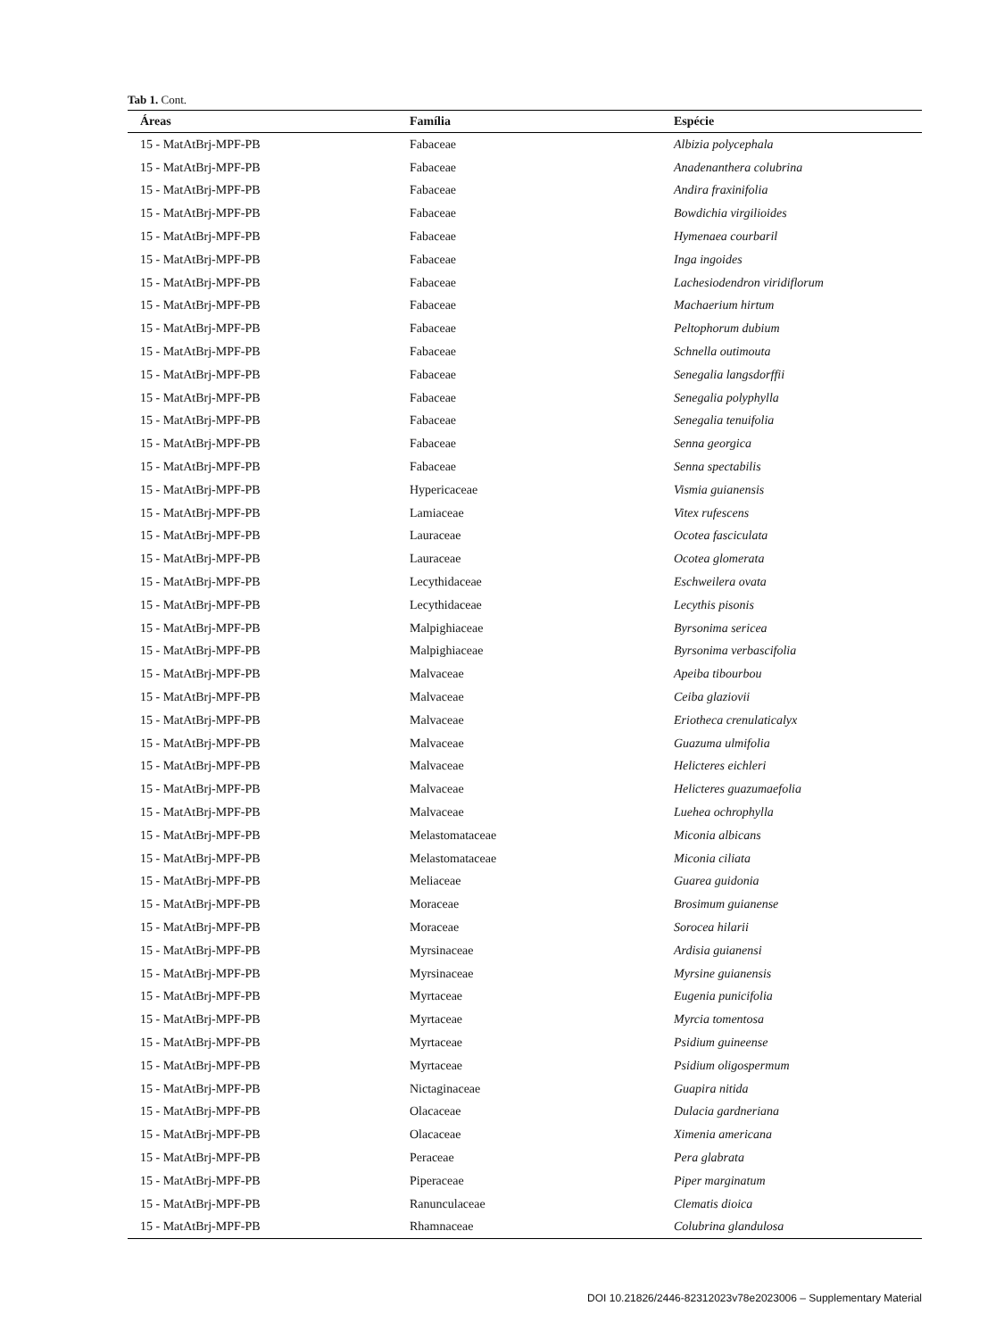Tab 1. Cont.
| Áreas | Família | Espécie |
| --- | --- | --- |
| 15 - MatAtBrj-MPF-PB | Fabaceae | Albizia polycephala |
| 15 - MatAtBrj-MPF-PB | Fabaceae | Anadenanthera colubrina |
| 15 - MatAtBrj-MPF-PB | Fabaceae | Andira fraxinifolia |
| 15 - MatAtBrj-MPF-PB | Fabaceae | Bowdichia virgilioides |
| 15 - MatAtBrj-MPF-PB | Fabaceae | Hymenaea courbaril |
| 15 - MatAtBrj-MPF-PB | Fabaceae | Inga ingoides |
| 15 - MatAtBrj-MPF-PB | Fabaceae | Lachesiodendron viridiflorum |
| 15 - MatAtBrj-MPF-PB | Fabaceae | Machaerium hirtum |
| 15 - MatAtBrj-MPF-PB | Fabaceae | Peltophorum dubium |
| 15 - MatAtBrj-MPF-PB | Fabaceae | Schnella outimouta |
| 15 - MatAtBrj-MPF-PB | Fabaceae | Senegalia langsdorffii |
| 15 - MatAtBrj-MPF-PB | Fabaceae | Senegalia polyphylla |
| 15 - MatAtBrj-MPF-PB | Fabaceae | Senegalia tenuifolia |
| 15 - MatAtBrj-MPF-PB | Fabaceae | Senna georgica |
| 15 - MatAtBrj-MPF-PB | Fabaceae | Senna spectabilis |
| 15 - MatAtBrj-MPF-PB | Hypericaceae | Vismia guianensis |
| 15 - MatAtBrj-MPF-PB | Lamiaceae | Vitex rufescens |
| 15 - MatAtBrj-MPF-PB | Lauraceae | Ocotea fasciculata |
| 15 - MatAtBrj-MPF-PB | Lauraceae | Ocotea glomerata |
| 15 - MatAtBrj-MPF-PB | Lecythidaceae | Eschweilera ovata |
| 15 - MatAtBrj-MPF-PB | Lecythidaceae | Lecythis pisonis |
| 15 - MatAtBrj-MPF-PB | Malpighiaceae | Byrsonima sericea |
| 15 - MatAtBrj-MPF-PB | Malpighiaceae | Byrsonima verbascifolia |
| 15 - MatAtBrj-MPF-PB | Malvaceae | Apeiba tibourbou |
| 15 - MatAtBrj-MPF-PB | Malvaceae | Ceiba glaziovii |
| 15 - MatAtBrj-MPF-PB | Malvaceae | Eriotheca crenulaticalyx |
| 15 - MatAtBrj-MPF-PB | Malvaceae | Guazuma ulmifolia |
| 15 - MatAtBrj-MPF-PB | Malvaceae | Helicteres eichleri |
| 15 - MatAtBrj-MPF-PB | Malvaceae | Helicteres guazumaefolia |
| 15 - MatAtBrj-MPF-PB | Malvaceae | Luehea ochrophylla |
| 15 - MatAtBrj-MPF-PB | Melastomataceae | Miconia albicans |
| 15 - MatAtBrj-MPF-PB | Melastomataceae | Miconia ciliata |
| 15 - MatAtBrj-MPF-PB | Meliaceae | Guarea guidonia |
| 15 - MatAtBrj-MPF-PB | Moraceae | Brosimum guianense |
| 15 - MatAtBrj-MPF-PB | Moraceae | Sorocea hilarii |
| 15 - MatAtBrj-MPF-PB | Myrsinaceae | Ardisia guianensi |
| 15 - MatAtBrj-MPF-PB | Myrsinaceae | Myrsine guianensis |
| 15 - MatAtBrj-MPF-PB | Myrtaceae | Eugenia punicifolia |
| 15 - MatAtBrj-MPF-PB | Myrtaceae | Myrcia tomentosa |
| 15 - MatAtBrj-MPF-PB | Myrtaceae | Psidium guineense |
| 15 - MatAtBrj-MPF-PB | Myrtaceae | Psidium oligospermum |
| 15 - MatAtBrj-MPF-PB | Nictaginaceae | Guapira nitida |
| 15 - MatAtBrj-MPF-PB | Olacaceae | Dulacia gardneriana |
| 15 - MatAtBrj-MPF-PB | Olacaceae | Ximenia americana |
| 15 - MatAtBrj-MPF-PB | Peraceae | Pera glabrata |
| 15 - MatAtBrj-MPF-PB | Piperaceae | Piper marginatum |
| 15 - MatAtBrj-MPF-PB | Ranunculaceae | Clematis dioica |
| 15 - MatAtBrj-MPF-PB | Rhamnaceae | Colubrina glandulosa |
DOI 10.21826/2446-82312023v78e2023006 – Supplementary Material